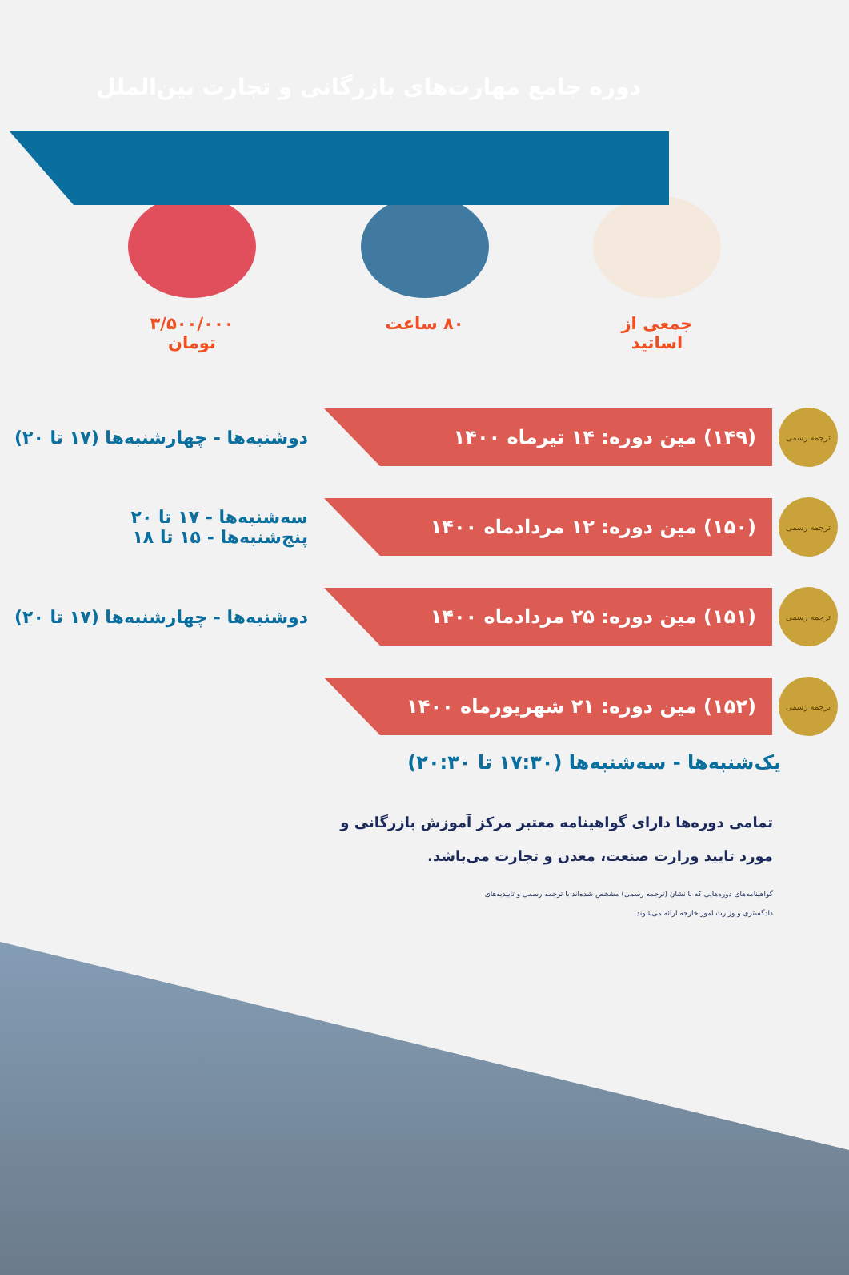دوره جامع مهارت‌های بازرگانی و تجارت بین‌الملل
جمعی از اساتید ۸۰ ساعت ۳/۵۰۰/۰۰۰ تومان
ترجمه رسمی
(۱۴۹) مین دوره: ۱۴ تیرماه ۱۴۰۰
دوشنبه‌ها - چهارشنبه‌ها (۱۷ تا ۲۰)
ترجمه رسمی
(۱۵۰) مین دوره: ۱۲ مردادماه ۱۴۰۰
سه‌شنبه‌ها - ۱۷ تا ۲۰
پنج‌شنبه‌ها - ۱۵ تا ۱۸
ترجمه رسمی
(۱۵۱) مین دوره: ۲۵ مردادماه ۱۴۰۰
دوشنبه‌ها - چهارشنبه‌ها (۱۷ تا ۲۰)
ترجمه رسمی
(۱۵۲) مین دوره: ۲۱ شهریورماه ۱۴۰۰
یک‌شنبه‌ها - سه‌شنبه‌ها (۱۷:۳۰ تا ۲۰:۳۰)
تمامی دوره‌ها دارای گواهینامه معتبر مرکز آموزش بازرگانی و
مورد تایید وزارت صنعت، معدن و تجارت می‌باشد.
گواهینامه‌های دوره‌هایی که با نشان (ترجمه رسمی) مشخص شده‌اند با ترجمه رسمی و تاییدیه‌های
دادگستری و وزارت امور خارجه ارائه می‌شوند.